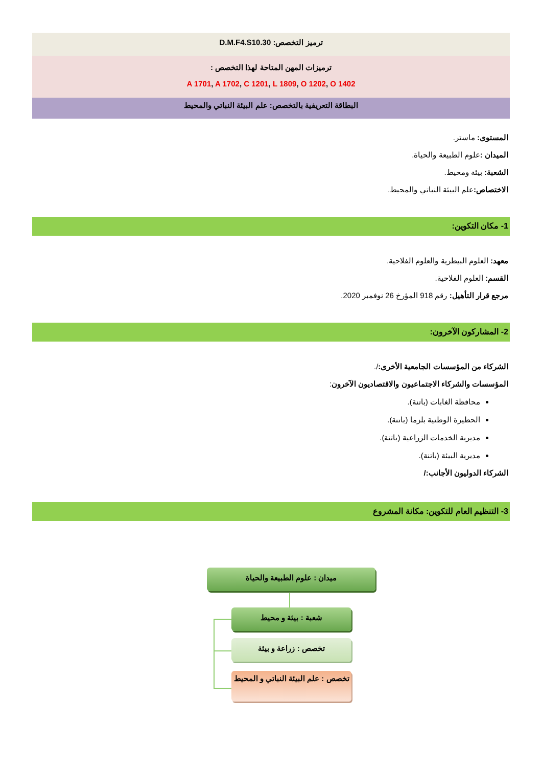ترميز التخصص: D.M.F4.S10.30
ترميزات المهن المتاحة لهذا التخصص :
A 1701, A 1702, C 1201, L 1809, O 1202, O 1402
البطاقة التعريفية بالتخصص: علم البيئة النباتي والمحيط
المستوى: ماستر.
الميدان : علوم الطبيعة والحياة.
الشعبة: بيئة ومحيط.
الاختصاص: علم البيئة النباتي والمحيط.
1- مكان التكوين:
معهد: العلوم البيطرية والعلوم الفلاحية.
القسم: العلوم الفلاحية.
مرجع قرار التأهيل: رقم 918 المؤرخ 26 نوفمبر 2020.
2- المشاركون الآخرون:
الشركاء من المؤسسات الجامعية الأخرى:/.
المؤسسات والشركاء الاجتماعيون والاقتصاديون الآخرون:
محافظة الغابات (باتنة).
الحظيرة الوطنية بلزما (باتنة).
مديرية الخدمات الزراعية (باتنة).
مديرية البيئة (باتنة).
الشركاء الدوليون الأجانب:/
3- التنظيم العام للتكوين: مكانة المشروع
ميدان : علوم الطبيعة والحياة
شعبة : بيئة و محيط
تخصص : زراعة و بيئة
تخصص : علم البيئة النباتي و المحيط